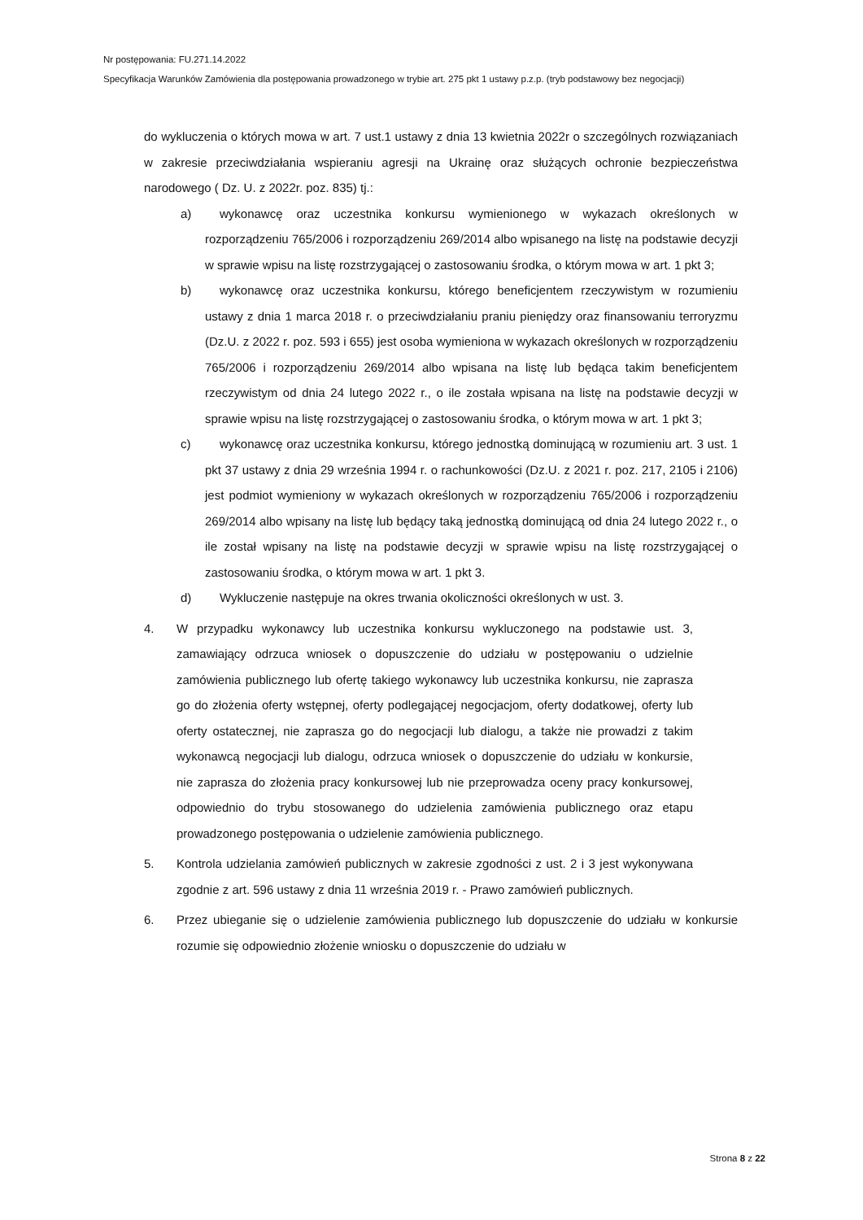Nr postępowania: FU.271.14.2022
Specyfikacja Warunków Zamówienia dla postępowania prowadzonego w trybie art. 275 pkt 1 ustawy p.z.p. (tryb podstawowy bez negocjacji)
do wykluczenia o których mowa w art. 7 ust.1 ustawy z dnia 13 kwietnia 2022r o szczególnych rozwiązaniach w zakresie przeciwdziałania wspieraniu agresji na Ukrainę oraz służących ochronie bezpieczeństwa narodowego ( Dz. U. z 2022r. poz. 835) tj.:
a) wykonawcę oraz uczestnika konkursu wymienionego w wykazach określonych w rozporządzeniu 765/2006 i rozporządzeniu 269/2014 albo wpisanego na listę na podstawie decyzji w sprawie wpisu na listę rozstrzygającej o zastosowaniu środka, o którym mowa w art. 1 pkt 3;
b) wykonawcę oraz uczestnika konkursu, którego beneficjentem rzeczywistym w rozumieniu ustawy z dnia 1 marca 2018 r. o przeciwdziałaniu praniu pieniędzy oraz finansowaniu terroryzmu (Dz.U. z 2022 r. poz. 593 i 655) jest osoba wymieniona w wykazach określonych w rozporządzeniu 765/2006 i rozporządzeniu 269/2014 albo wpisana na listę lub będąca takim beneficjentem rzeczywistym od dnia 24 lutego 2022 r., o ile została wpisana na listę na podstawie decyzji w sprawie wpisu na listę rozstrzygającej o zastosowaniu środka, o którym mowa w art. 1 pkt 3;
c) wykonawcę oraz uczestnika konkursu, którego jednostką dominującą w rozumieniu art. 3 ust. 1 pkt 37 ustawy z dnia 29 września 1994 r. o rachunkowości (Dz.U. z 2021 r. poz. 217, 2105 i 2106) jest podmiot wymieniony w wykazach określonych w rozporządzeniu 765/2006 i rozporządzeniu 269/2014 albo wpisany na listę lub będący taką jednostką dominującą od dnia 24 lutego 2022 r., o ile został wpisany na listę na podstawie decyzji w sprawie wpisu na listę rozstrzygającej o zastosowaniu środka, o którym mowa w art. 1 pkt 3.
d) Wykluczenie następuje na okres trwania okoliczności określonych w ust. 3.
4. W przypadku wykonawcy lub uczestnika konkursu wykluczonego na podstawie ust. 3, zamawiający odrzuca wniosek o dopuszczenie do udziału w postępowaniu o udzielnie zamówienia publicznego lub ofertę takiego wykonawcy lub uczestnika konkursu, nie zaprasza go do złożenia oferty wstępnej, oferty podlegającej negocjacjom, oferty dodatkowej, oferty lub oferty ostatecznej, nie zaprasza go do negocjacji lub dialogu, a także nie prowadzi z takim wykonawcą negocjacji lub dialogu, odrzuca wniosek o dopuszczenie do udziału w konkursie, nie zaprasza do złożenia pracy konkursowej lub nie przeprowadza oceny pracy konkursowej, odpowiednio do trybu stosowanego do udzielenia zamówienia publicznego oraz etapu prowadzonego postępowania o udzielenie zamówienia publicznego.
5. Kontrola udzielania zamówień publicznych w zakresie zgodności z ust. 2 i 3 jest wykonywana zgodnie z art. 596 ustawy z dnia 11 września 2019 r. - Prawo zamówień publicznych.
6. Przez ubieganie się o udzielenie zamówienia publicznego lub dopuszczenie do udziału w konkursie rozumie się odpowiednio złożenie wniosku o dopuszczenie do udziału w
Strona 8 z 22